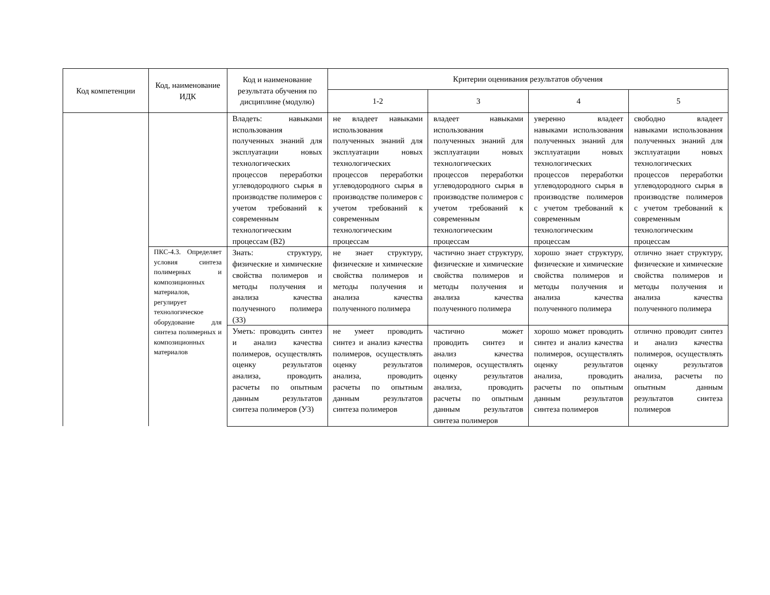| Код компетенции | Код, наименование ИДК | Код и наименование результата обучения по дисциплине (модулю) | Критерии оценивания результатов обучения | | | |
| --- | --- | --- | --- | --- | --- | --- |
| | | | 1-2 | 3 | 4 | 5 |
| | | Владеть: навыками использования полученных знаний для эксплуатации новых технологических процессов переработки углеводородного сырья в производстве полимеров с учетом требований к современным технологическим процессам (В2) | не владеет навыками использования полученных знаний для эксплуатации новых технологических процессов переработки углеводородного сырья в производстве полимеров с учетом требований к современным технологическим процессам | владеет навыками использования полученных знаний для эксплуатации новых технологических процессов переработки углеводородного сырья в производстве полимеров с учетом требований к современным технологическим процессам | уверенно владеет навыками использования полученных знаний для эксплуатации новых технологических процессов переработки углеводородного сырья в производстве полимеров с учетом требований к современным технологическим процессам | свободно владеет навыками использования полученных знаний для эксплуатации новых технологических процессов переработки углеводородного сырья в производстве полимеров с учетом требований к современным технологическим процессам |
| | ПКС-4.3. Определяет условия синтеза полимерных и композиционных материалов, регулирует технологическое оборудование для синтеза полимерных и композиционных материалов | Знать: структуру, физические и химические свойства полимеров и методы получения и анализа качества полученного полимера (З3) | не знает структуру, физические и химические свойства полимеров и методы получения и анализа качества полученного полимера | частично знает структуру, физические и химические свойства полимеров и методы получения и анализа качества полученного полимера | хорошо знает структуру, физические и химические свойства полимеров и методы получения и анализа качества полученного полимера | отлично знает структуру, физические и химические свойства полимеров и методы получения и анализа качества полученного полимера |
| | | Уметь: проводить синтез и анализ качества полимеров, осуществлять оценку результатов анализа, проводить расчеты по опытным данным результатов синтеза полимеров (У3) | не умеет проводить синтез и анализ качества полимеров, осуществлять оценку результатов анализа, проводить расчеты по опытным данным результатов синтеза полимеров | частично может проводить синтез и анализ качества полимеров, осуществлять оценку результатов анализа, проводить расчеты по опытным данным результатов синтеза полимеров | хорошо может проводить синтез и анализ качества полимеров, осуществлять оценку результатов анализа, проводить расчеты по опытным данным результатов синтеза полимеров | отлично проводит синтез и анализ качества полимеров, осуществлять оценку результатов анализа, расчеты по опытным данным результатов синтеза полимеров |